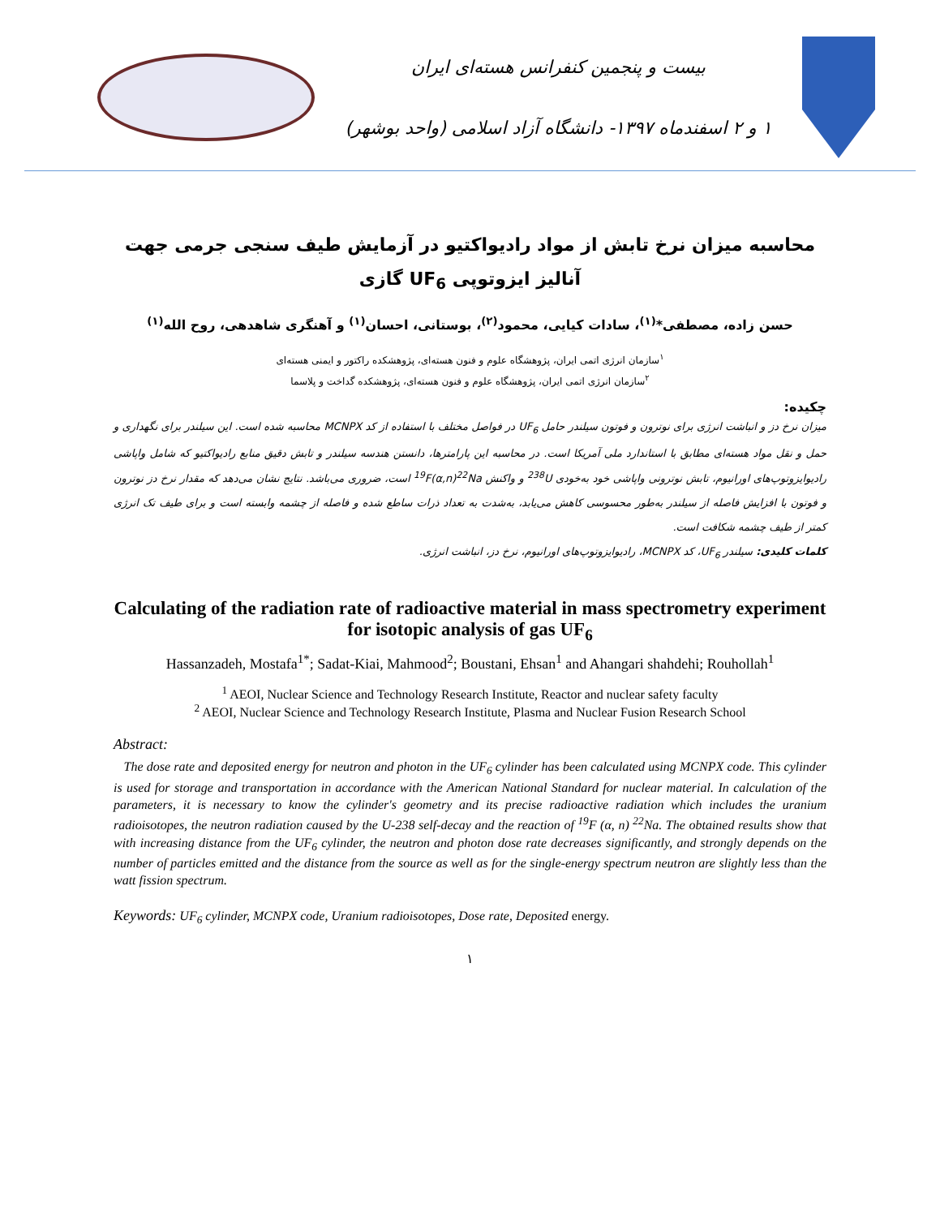بیست و پنجمین کنفرانس هسته‌ای ایران
۱ و ۲ اسفندماه ۱۳۹۷- دانشگاه آزاد اسلامی (واحد بوشهر)
محاسبه میزان نرخ تابش از مواد رادیواکتیو در آزمایش طیف سنجی جرمی جهت آنالیز ایزوتوپی UF<sub>6</sub> گازی
حسن زاده، مصطفی*<sup>(۱)</sup>، سادات کیایی، محمود<sup>(۲)</sup>، بوستانی، احسان<sup>(۱)</sup> و آهنگری شاهدهی، روح الله<sup>(۱)</sup>
<sup>۱</sup> سازمان انرژی اتمی ایران، پژوهشگاه علوم و فنون هسته‌ای، پژوهشکده راکتور و ایمنی هسته‌ای
<sup>۲</sup> سازمان انرژی اتمی ایران، پژوهشگاه علوم و فنون هسته‌ای، پژوهشکده گداخت و پلاسما
چکیده:
میزان نرخ دز و انباشت انرژی برای نوترون و فوتون سیلندر حامل UF<sub>6</sub> در فواصل مختلف با استفاده از کد MCNPX محاسبه شده است. این سیلندر برای نگهداری و حمل و نقل مواد هسته‌ای مطابق با استاندارد ملی آمریکا است. در محاسبه این پارامترها، دانستن هندسه سیلندر و تابش دقیق منابع رادیواکتیو که شامل واپاشی رادیوایزوتوپ‌های اورانیوم، تابش نوترونی واپاشی خود به‌خودی <sup>238</sup>U و واکنش <sup>19</sup>F(α,n)<sup>22</sup>Na است، ضروری می‌باشد. نتایج نشان می‌دهد که مقدار نرخ دز نوترون و فوتون با افزایش فاصله از سیلندر به‌طور محسوسی کاهش می‌یابد، به‌شدت به تعداد ذرات ساطع شده و فاصله از چشمه وابسته است و برای طیف تک انرژی کمتر از طیف چشمه شکافت است.
کلمات کلیدی: سیلندر UF<sub>6</sub>، کد MCNPX، رادیوایزوتوپ‌های اورانیوم، نرخ دز، انباشت انرژی.
Calculating of the radiation rate of radioactive material in mass spectrometry experiment for isotopic analysis of gas UF<sub>6</sub>
Hassanzadeh, Mostafa<sup>1*</sup>; Sadat-Kiai, Mahmood<sup>2</sup>; Boustani, Ehsan<sup>1</sup> and Ahangari shahdehi; Rouhollah<sup>1</sup>
<sup>1</sup> AEOI, Nuclear Science and Technology Research Institute, Reactor and nuclear safety faculty
<sup>2</sup> AEOI, Nuclear Science and Technology Research Institute, Plasma and Nuclear Fusion Research School
Abstract:
The dose rate and deposited energy for neutron and photon in the UF<sub>6</sub> cylinder has been calculated using MCNPX code. This cylinder is used for storage and transportation in accordance with the American National Standard for nuclear material. In calculation of the parameters, it is necessary to know the cylinder's geometry and its precise radioactive radiation which includes the uranium radioisotopes, the neutron radiation caused by the U-238 self-decay and the reaction of <sup>19</sup>F (α, n) <sup>22</sup>Na. The obtained results show that with increasing distance from the UF<sub>6</sub> cylinder, the neutron and photon dose rate decreases significantly, and strongly depends on the number of particles emitted and the distance from the source as well as for the single-energy spectrum neutron are slightly less than the watt fission spectrum.
Keywords: UF<sub>6</sub> cylinder, MCNPX code, Uranium radioisotopes, Dose rate, Deposited energy.
۱